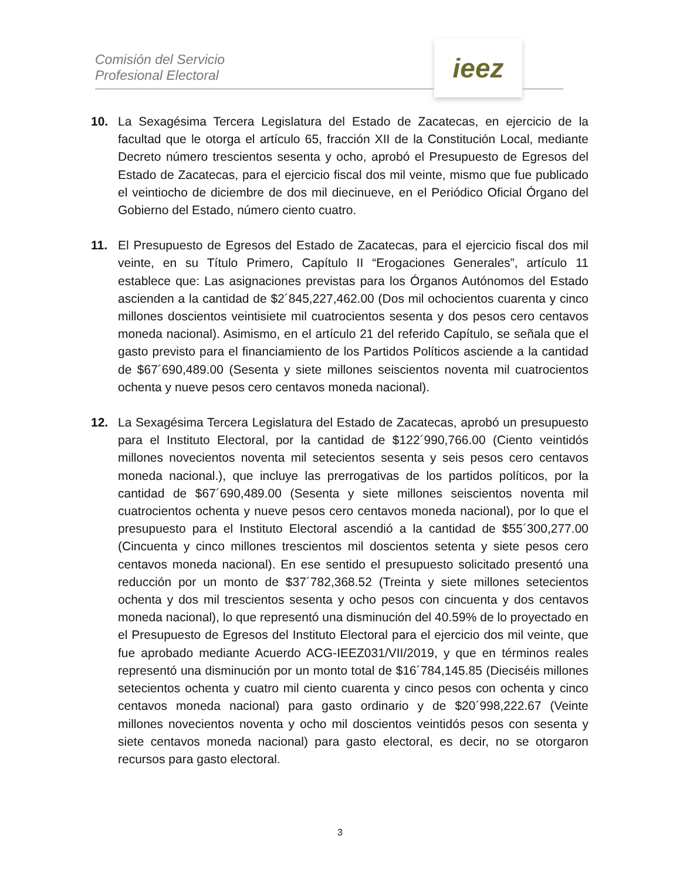Comisión del Servicio
Profesional Electoral
ieez
10. La Sexagésima Tercera Legislatura del Estado de Zacatecas, en ejercicio de la facultad que le otorga el artículo 65, fracción XII de la Constitución Local, mediante Decreto número trescientos sesenta y ocho, aprobó el Presupuesto de Egresos del Estado de Zacatecas, para el ejercicio fiscal dos mil veinte, mismo que fue publicado el veintiocho de diciembre de dos mil diecinueve, en el Periódico Oficial Órgano del Gobierno del Estado, número ciento cuatro.
11. El Presupuesto de Egresos del Estado de Zacatecas, para el ejercicio fiscal dos mil veinte, en su Título Primero, Capítulo II “Erogaciones Generales”, artículo 11 establece que: Las asignaciones previstas para los Órganos Autónomos del Estado ascienden a la cantidad de $2´845,227,462.00 (Dos mil ochocientos cuarenta y cinco millones doscientos veintisiete mil cuatrocientos sesenta y dos pesos cero centavos moneda nacional). Asimismo, en el artículo 21 del referido Capítulo, se señala que el gasto previsto para el financiamiento de los Partidos Políticos asciende a la cantidad de $67´690,489.00 (Sesenta y siete millones seiscientos noventa mil cuatrocientos ochenta y nueve pesos cero centavos moneda nacional).
12. La Sexagésima Tercera Legislatura del Estado de Zacatecas, aprobó un presupuesto para el Instituto Electoral, por la cantidad de $122´990,766.00 (Ciento veintidós millones novecientos noventa mil setecientos sesenta y seis pesos cero centavos moneda nacional.), que incluye las prerrogativas de los partidos políticos, por la cantidad de $67´690,489.00 (Sesenta y siete millones seiscientos noventa mil cuatrocientos ochenta y nueve pesos cero centavos moneda nacional), por lo que el presupuesto para el Instituto Electoral ascendió a la cantidad de $55´300,277.00 (Cincuenta y cinco millones trescientos mil doscientos setenta y siete pesos cero centavos moneda nacional). En ese sentido el presupuesto solicitado presentó una reducción por un monto de $37´782,368.52 (Treinta y siete millones setecientos ochenta y dos mil trescientos sesenta y ocho pesos con cincuenta y dos centavos moneda nacional), lo que representó una disminución del 40.59% de lo proyectado en el Presupuesto de Egresos del Instituto Electoral para el ejercicio dos mil veinte, que fue aprobado mediante Acuerdo ACG-IEEZ031/VII/2019, y que en términos reales representó una disminución por un monto total de $16´784,145.85 (Dieciséis millones setecientos ochenta y cuatro mil ciento cuarenta y cinco pesos con ochenta y cinco centavos moneda nacional) para gasto ordinario y de $20´998,222.67 (Veinte millones novecientos noventa y ocho mil doscientos veintidós pesos con sesenta y siete centavos moneda nacional) para gasto electoral, es decir, no se otorgaron recursos para gasto electoral.
3